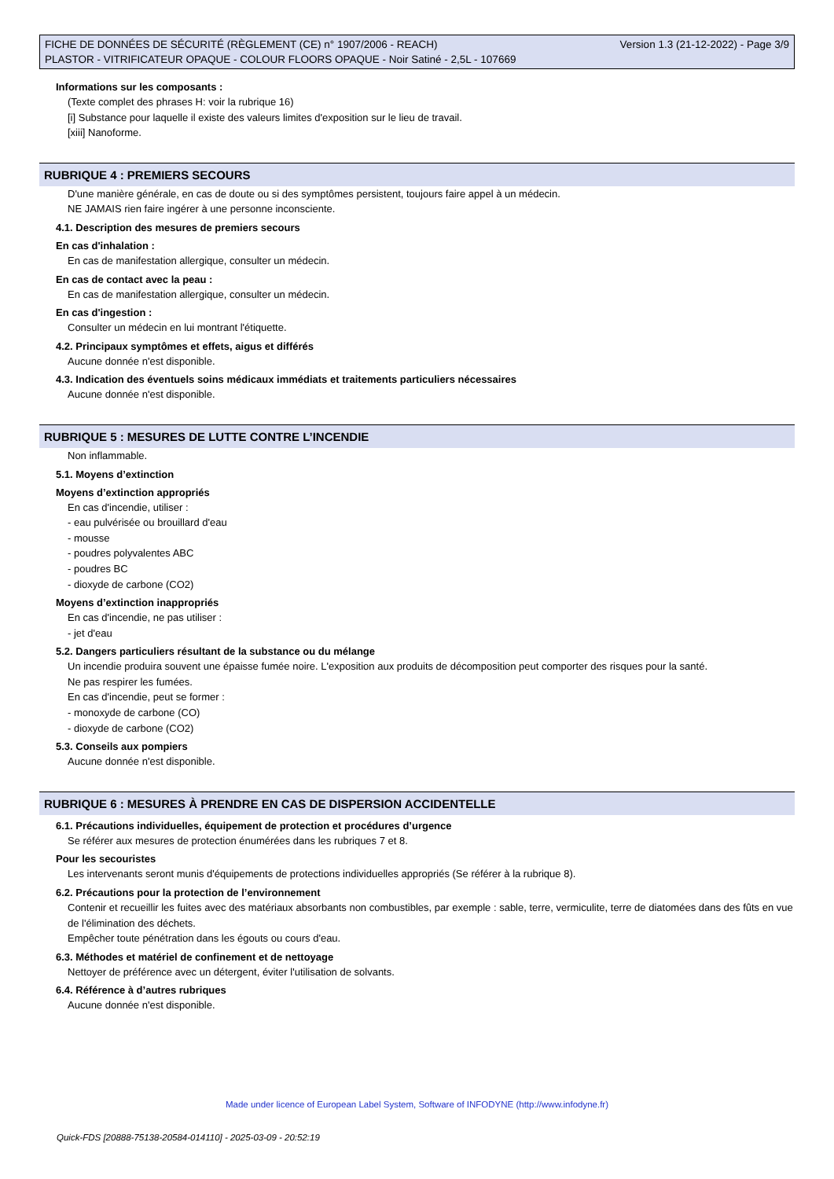FICHE DE DONNÉES DE SÉCURITÉ (RÈGLEMENT (CE) n° 1907/2006 - REACH) Version 1.3 (21-12-2022) - Page 3/9
PLASTOR - VITRIFICATEUR OPAQUE - COLOUR FLOORS OPAQUE - Noir Satiné - 2,5L - 107669
Informations sur les composants :
(Texte complet des phrases H: voir la rubrique 16)
[i] Substance pour laquelle il existe des valeurs limites d'exposition sur le lieu de travail.
[xiii] Nanoforme.
RUBRIQUE 4 : PREMIERS SECOURS
D'une manière générale, en cas de doute ou si des symptômes persistent, toujours faire appel à un médecin.
NE JAMAIS rien faire ingérer à une personne inconsciente.
4.1. Description des mesures de premiers secours
En cas d'inhalation :
En cas de manifestation allergique, consulter un médecin.
En cas de contact avec la peau :
En cas de manifestation allergique, consulter un médecin.
En cas d'ingestion :
Consulter un médecin en lui montrant l'étiquette.
4.2. Principaux symptômes et effets, aigus et différés
Aucune donnée n'est disponible.
4.3. Indication des éventuels soins médicaux immédiats et traitements particuliers nécessaires
Aucune donnée n'est disponible.
RUBRIQUE 5 : MESURES DE LUTTE CONTRE L’INCENDIE
Non inflammable.
5.1. Moyens d’extinction
Moyens d’extinction appropriés
En cas d'incendie, utiliser :
- eau pulvérisée ou brouillard d'eau
- mousse
- poudres polyvalentes ABC
- poudres BC
- dioxyde de carbone (CO2)
Moyens d’extinction inappropriés
En cas d'incendie, ne pas utiliser :
- jet d'eau
5.2. Dangers particuliers résultant de la substance ou du mélange
Un incendie produira souvent une épaisse fumée noire. L'exposition aux produits de décomposition peut comporter des risques pour la santé.
Ne pas respirer les fumées.
En cas d'incendie, peut se former :
- monoxyde de carbone (CO)
- dioxyde de carbone (CO2)
5.3. Conseils aux pompiers
Aucune donnée n'est disponible.
RUBRIQUE 6 : MESURES À PRENDRE EN CAS DE DISPERSION ACCIDENTELLE
6.1. Précautions individuelles, équipement de protection et procédures d’urgence
Se référer aux mesures de protection énumérées dans les rubriques 7 et 8.
Pour les secouristes
Les intervenants seront munis d'équipements de protections individuelles appropriés (Se référer à la rubrique 8).
6.2. Précautions pour la protection de l’environnement
Contenir et recueillir les fuites avec des matériaux absorbants non combustibles, par exemple : sable, terre, vermiculite, terre de diatomées dans des fûts en vue de l'élimination des déchets.
Empêcher toute pénétration dans les égouts ou cours d'eau.
6.3. Méthodes et matériel de confinement et de nettoyage
Nettoyer de préférence avec un détergent, éviter l'utilisation de solvants.
6.4. Référence à d’autres rubriques
Aucune donnée n'est disponible.
Made under licence of European Label System, Software of INFODYNE (http://www.infodyne.fr)
Quick-FDS [20888-75138-20584-014110] - 2025-03-09 - 20:52:19